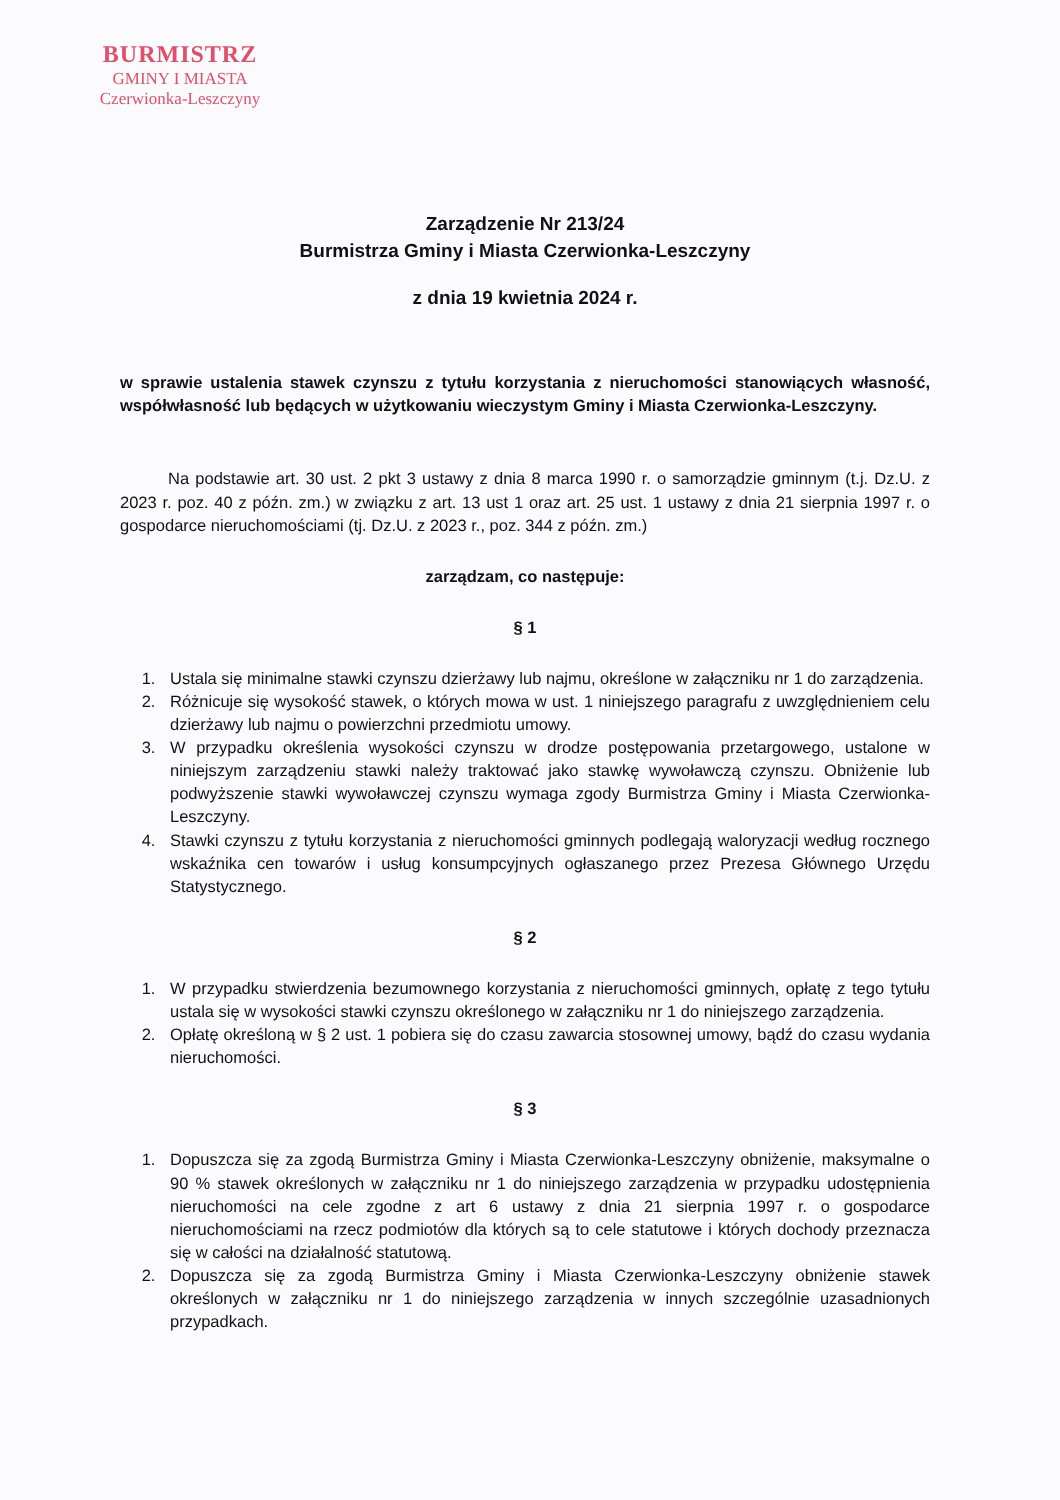BURMISTRZ
GMINY I MIASTA
Czerwionka-Leszczyny
Zarządzenie Nr 213/24
Burmistrza Gminy i Miasta Czerwionka-Leszczyny
z dnia 19 kwietnia 2024 r.
w sprawie ustalenia stawek czynszu z tytułu korzystania z nieruchomości stanowiących własność, współwłasność lub będących w użytkowaniu wieczystym Gminy i Miasta Czerwionka-Leszczyny.
Na podstawie art. 30 ust. 2 pkt 3 ustawy z dnia 8 marca 1990 r. o samorządzie gminnym (t.j. Dz.U. z 2023 r. poz. 40 z późn. zm.) w związku z art. 13 ust 1 oraz art. 25 ust. 1 ustawy z dnia 21 sierpnia 1997 r. o gospodarce nieruchomościami (tj. Dz.U. z 2023 r., poz. 344 z późn. zm.)
zarządzam, co następuje:
§ 1
1. Ustala się minimalne stawki czynszu dzierżawy lub najmu, określone w załączniku nr 1 do zarządzenia.
2. Różnicuje się wysokość stawek, o których mowa w ust. 1 niniejszego paragrafu z uwzględnieniem celu dzierżawy lub najmu o powierzchni przedmiotu umowy.
3. W przypadku określenia wysokości czynszu w drodze postępowania przetargowego, ustalone w niniejszym zarządzeniu stawki należy traktować jako stawkę wywoławczą czynszu. Obniżenie lub podwyższenie stawki wywoławczej czynszu wymaga zgody Burmistrza Gminy i Miasta Czerwionka-Leszczyny.
4. Stawki czynszu z tytułu korzystania z nieruchomości gminnych podlegają waloryzacji według rocznego wskaźnika cen towarów i usług konsumpcyjnych ogłaszanego przez Prezesa Głównego Urzędu Statystycznego.
§ 2
1. W przypadku stwierdzenia bezumownego korzystania z nieruchomości gminnych, opłatę z tego tytułu ustala się w wysokości stawki czynszu określonego w załączniku nr 1 do niniejszego zarządzenia.
2. Opłatę określoną w § 2 ust. 1 pobiera się do czasu zawarcia stosownej umowy, bądź do czasu wydania nieruchomości.
§ 3
1. Dopuszcza się za zgodą Burmistrza Gminy i Miasta Czerwionka-Leszczyny obniżenie, maksymalne o 90 % stawek określonych w załączniku nr 1 do niniejszego zarządzenia w przypadku udostępnienia nieruchomości na cele zgodne z art 6 ustawy z dnia 21 sierpnia 1997 r. o gospodarce nieruchomościami na rzecz podmiotów dla których są to cele statutowe i których dochody przeznacza się w całości na działalność statutową.
2. Dopuszcza się za zgodą Burmistrza Gminy i Miasta Czerwionka-Leszczyny obniżenie stawek określonych w załączniku nr 1 do niniejszego zarządzenia w innych szczególnie uzasadnionych przypadkach.